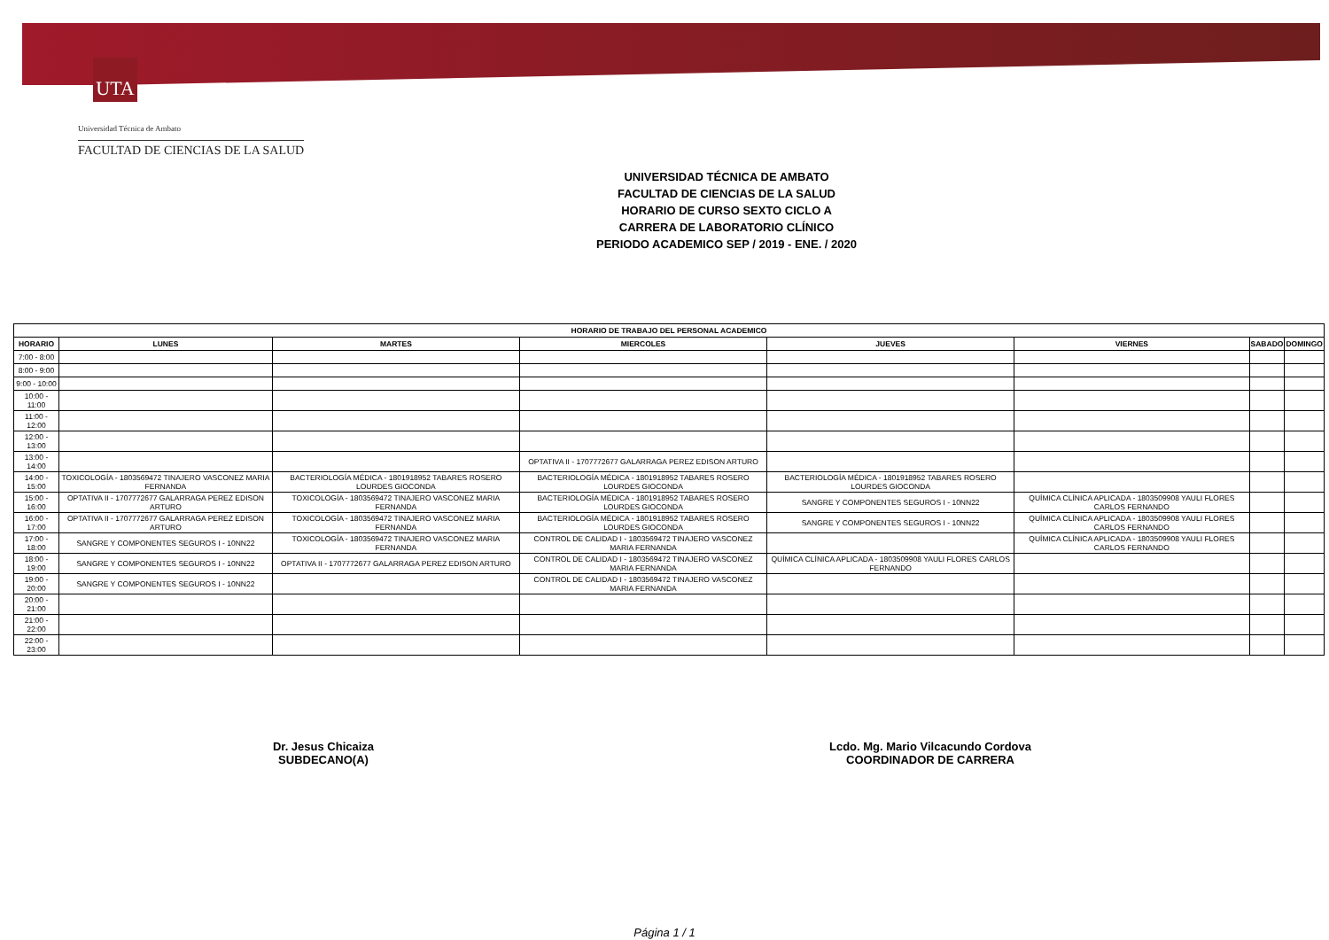UTA
Universidad Técnica de Ambato
FACULTAD DE CIENCIAS DE LA SALUD
UNIVERSIDAD TÉCNICA DE AMBATO
FACULTAD DE CIENCIAS DE LA SALUD
HORARIO DE CURSO SEXTO CICLO A
CARRERA DE LABORATORIO CLÍNICO
PERIODO ACADEMICO SEP / 2019 - ENE. / 2020
| HORARIO DE TRABAJO DEL PERSONAL ACADEMICO | | | | | | | |
| --- | --- | --- | --- | --- | --- | --- | --- |
| HORARIO | LUNES | MARTES | MIERCOLES | JUEVES | VIERNES | SABADO | DOMINGO |
| 7:00 - 8:00 | | | | | | | |
| 8:00 - 9:00 | | | | | | | |
| 9:00 - 10:00 | | | | | | | |
| 10:00 - 11:00 | | | | | | | |
| 11:00 - 12:00 | | | | | | | |
| 12:00 - 13:00 | | | | | | | |
| 13:00 - 14:00 | | | OPTATIVA II - 1707772677 GALARRAGA PEREZ EDISON ARTURO | | | | |
| 14:00 - 15:00 | TOXICOLOGÍA - 1803569472 TINAJERO VASCONEZ MARIA FERNANDA | BACTERIOLOGÍA MÉDICA - 1801918952 TABARES ROSERO LOURDES GIOCONDA | BACTERIOLOGÍA MÉDICA - 1801918952 TABARES ROSERO LOURDES GIOCONDA | BACTERIOLOGÍA MÉDICA - 1801918952 TABARES ROSERO LOURDES GIOCONDA | | | |
| 15:00 - 16:00 | OPTATIVA II - 1707772677 GALARRAGA PEREZ EDISON ARTURO | TOXICOLOGÍA - 1803569472 TINAJERO VASCONEZ MARIA FERNANDA | BACTERIOLOGÍA MÉDICA - 1801918952 TABARES ROSERO LOURDES GIOCONDA | SANGRE Y COMPONENTES SEGUROS I - 10NN22 | QUÍMICA CLÍNICA APLICADA - 1803509908 YAULI FLORES CARLOS FERNANDO | | |
| 16:00 - 17:00 | OPTATIVA II - 1707772677 GALARRAGA PEREZ EDISON ARTURO | TOXICOLOGÍA - 1803569472 TINAJERO VASCONEZ MARIA FERNANDA | BACTERIOLOGÍA MÉDICA - 1801918952 TABARES ROSERO LOURDES GIOCONDA | SANGRE Y COMPONENTES SEGUROS I - 10NN22 | QUÍMICA CLÍNICA APLICADA - 1803509908 YAULI FLORES CARLOS FERNANDO | | |
| 17:00 - 18:00 | SANGRE Y COMPONENTES SEGUROS I - 10NN22 | TOXICOLOGÍA - 1803569472 TINAJERO VASCONEZ MARIA FERNANDA | CONTROL DE CALIDAD I - 1803569472 TINAJERO VASCONEZ MARIA FERNANDA | | QUÍMICA CLÍNICA APLICADA - 1803509908 YAULI FLORES CARLOS FERNANDO | | |
| 18:00 - 19:00 | SANGRE Y COMPONENTES SEGUROS I - 10NN22 | OPTATIVA II - 1707772677 GALARRAGA PEREZ EDISON ARTURO | CONTROL DE CALIDAD I - 1803569472 TINAJERO VASCONEZ MARIA FERNANDA | QUÍMICA CLÍNICA APLICADA - 1803509908 YAULI FLORES CARLOS FERNANDO | | | |
| 19:00 - 20:00 | SANGRE Y COMPONENTES SEGUROS I - 10NN22 | | CONTROL DE CALIDAD I - 1803569472 TINAJERO VASCONEZ MARIA FERNANDA | | | | |
| 20:00 - 21:00 | | | | | | | |
| 21:00 - 22:00 | | | | | | | |
| 22:00 - 23:00 | | | | | | | |
Dr. Jesus Chicaiza
SUBDECANO(A)
Lcdo. Mg. Mario Vilcacundo Cordova
COORDINADOR DE CARRERA
Página 1 / 1